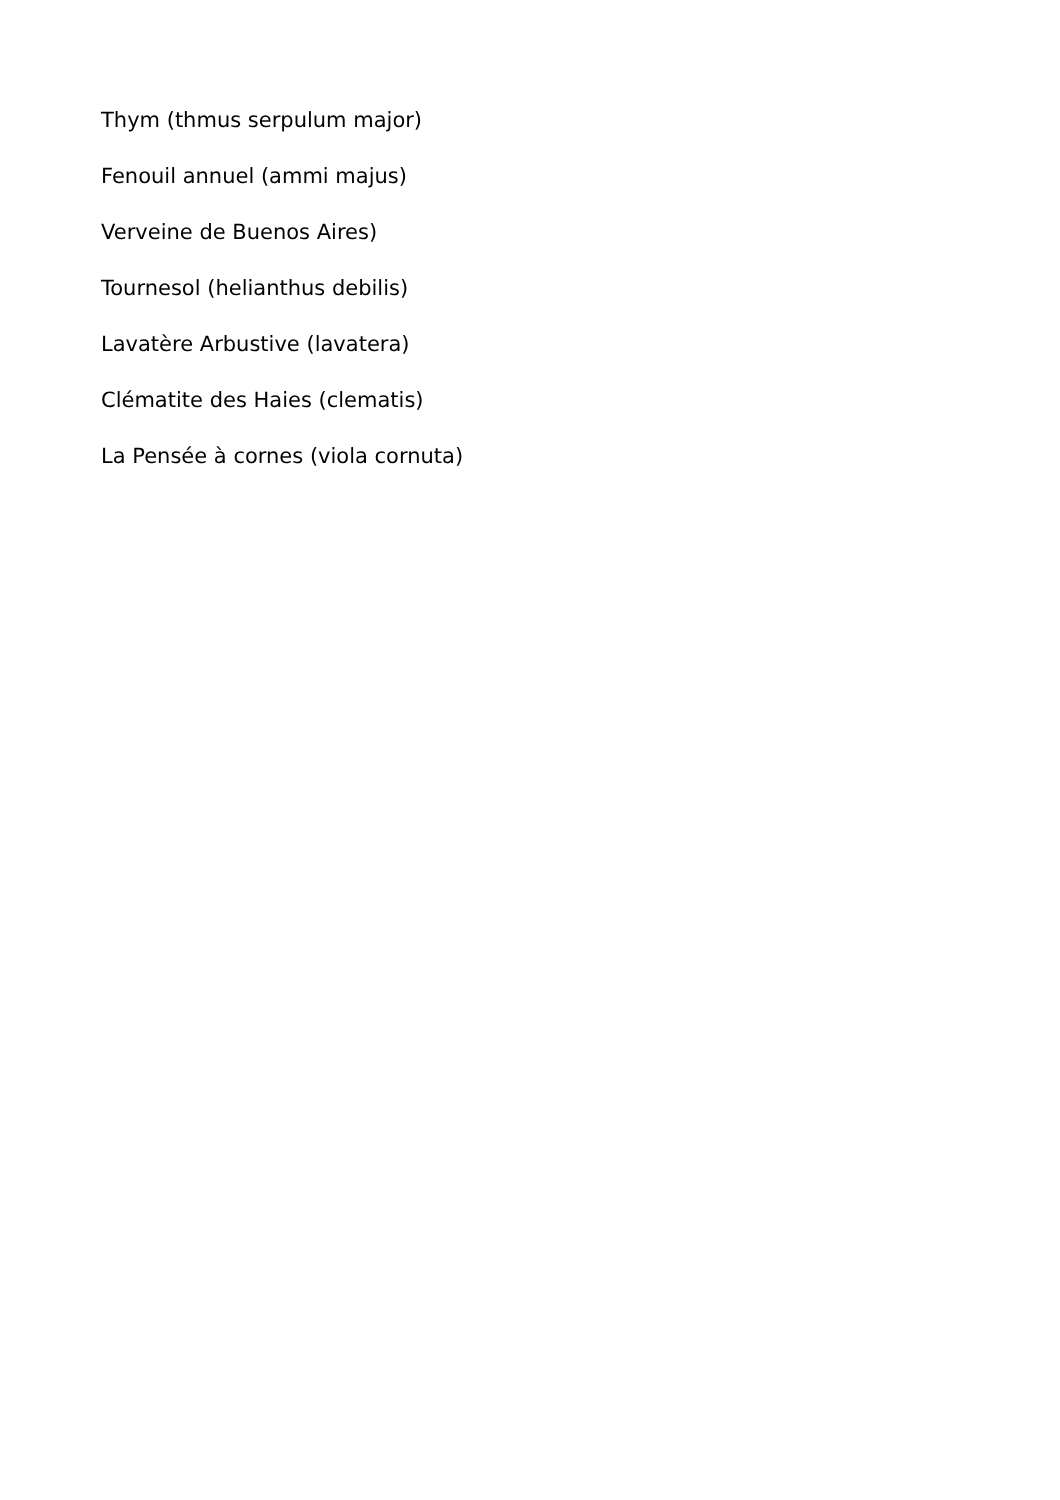Thym (thmus serpulum major)
Fenouil annuel (ammi majus)
Verveine de Buenos Aires)
Tournesol (helianthus debilis)
Lavatère Arbustive (lavatera)
Clématite des Haies (clematis)
La Pensée à cornes (viola cornuta)